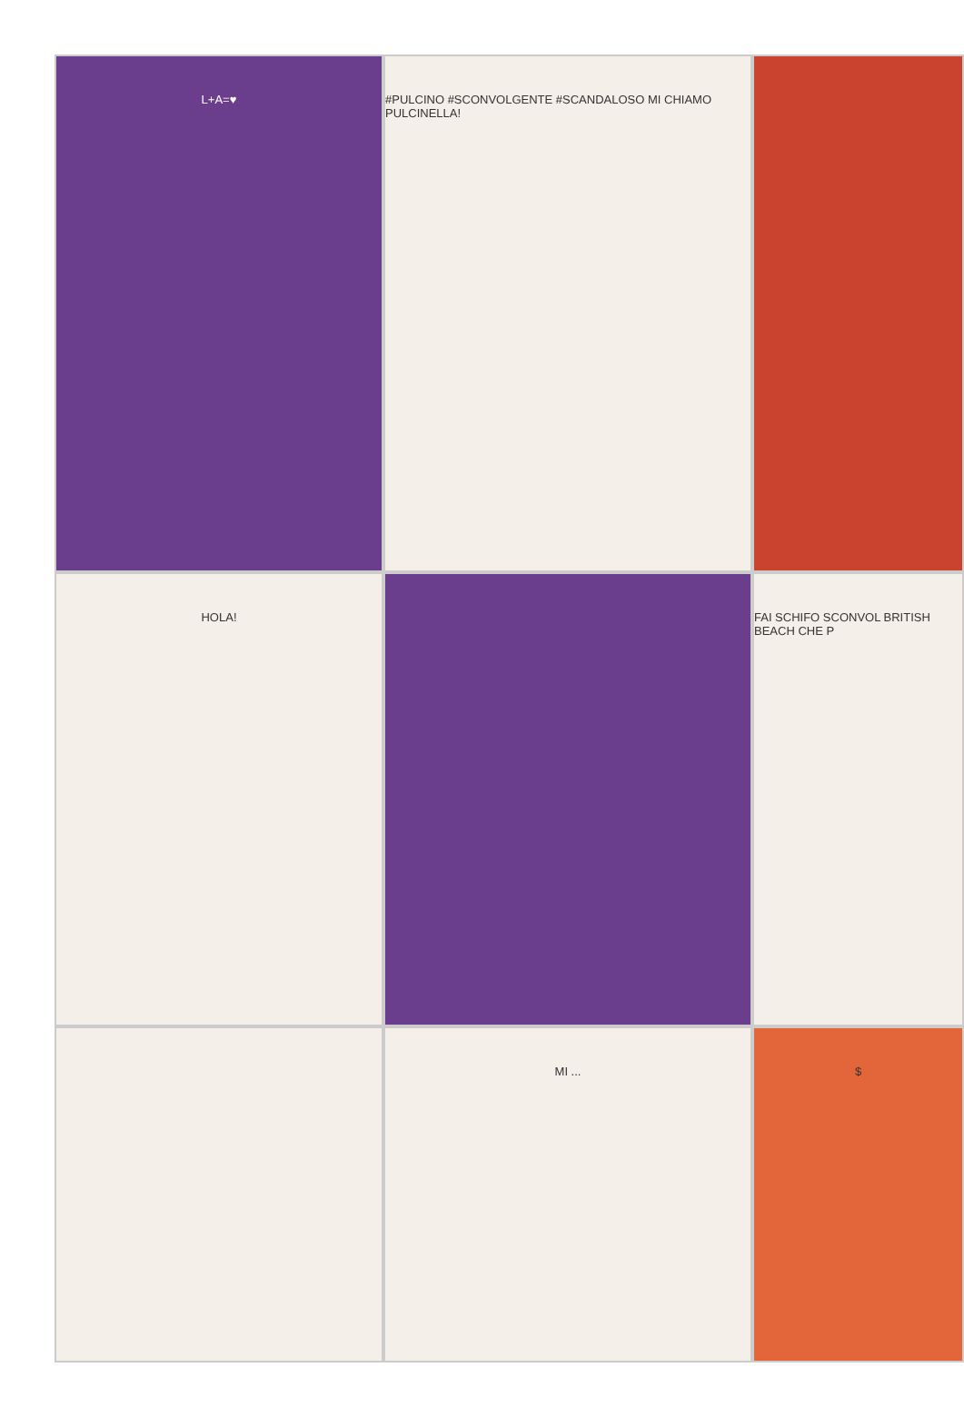L+A=♥
#PULCINO #SCONVOLGENTE #SCANDALOSO MI CHIAMO PULCINELLA!
HOLA!
FAI SCHIFO SCONVOL BRITISH BEACH CHE P
MI ...
$